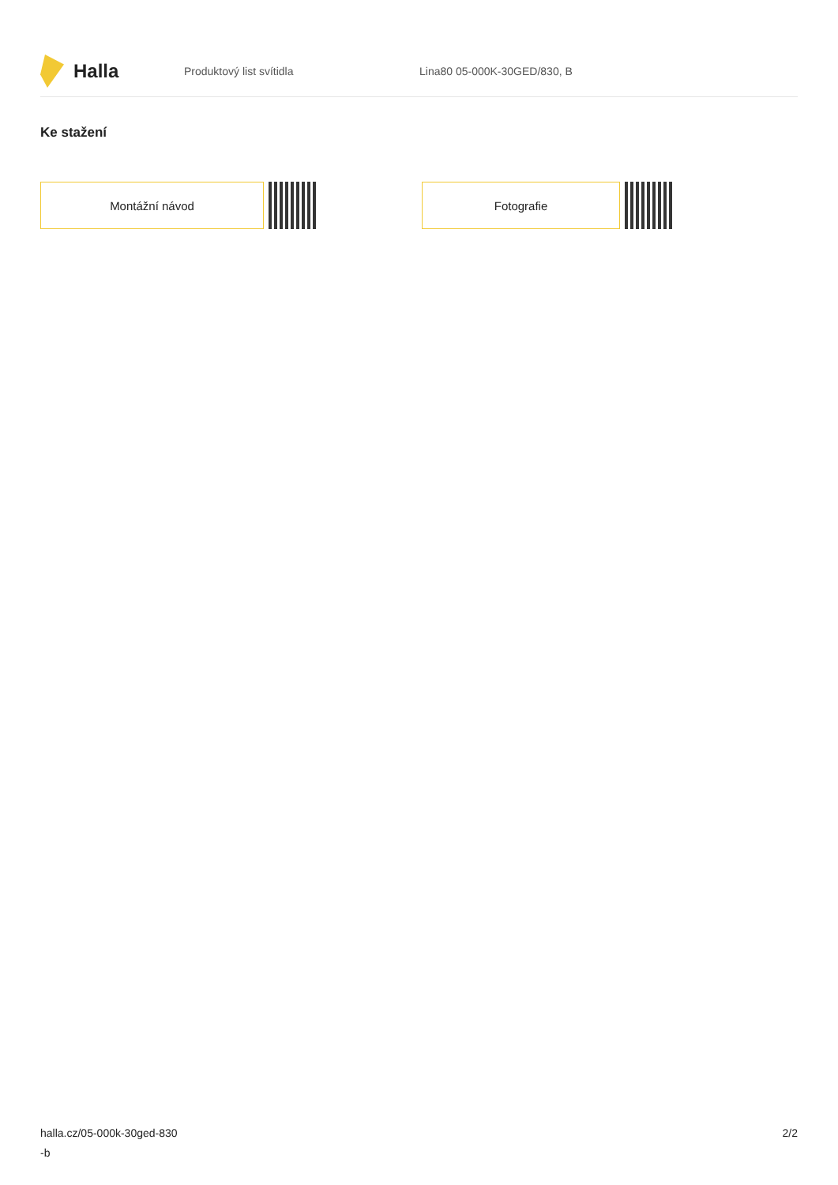Halla
Produktový list svítidla Lina80 05-000K-30GED/830, B
Ke stažení
Montážní návod Fotografie
halla.cz/05-000k-30ged-830
-b
2/2